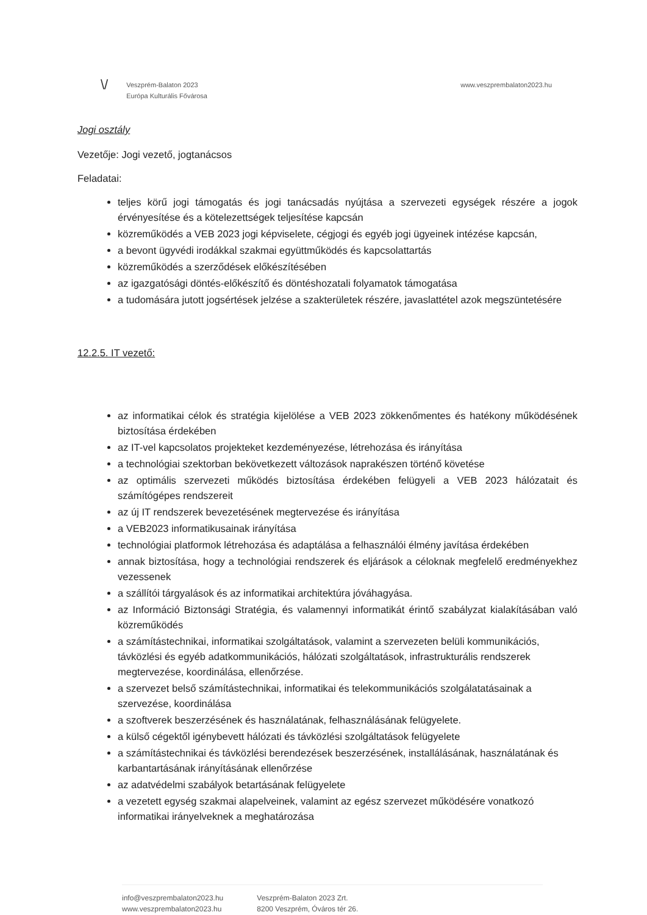\/
Veszprém-Balaton 2023
Európa Kulturális Fővárosa
www.veszprembalaton2023.hu
Jogi osztály
Vezetője: Jogi vezető, jogtanácsos
Feladatai:
teljes körű jogi támogatás és jogi tanácsadás nyújtása a szervezeti egységek részére a jogok érvényesítése és a kötelezettségek teljesítése kapcsán
közreműködés a VEB 2023 jogi képviselete, cégjogi és egyéb jogi ügyeinek intézése kapcsán,
a bevont ügyvédi irodákkal szakmai együttműködés és kapcsolattartás
közreműködés a szerződések előkészítésében
az igazgatósági döntés-előkészítő és döntéshozatali folyamatok támogatása
a tudomására jutott jogsértések jelzése a szakterületek részére, javaslattétel azok megszüntetésére
12.2.5. IT vezető:
az informatikai célok és stratégia kijelölése a VEB 2023 zökkenőmentes és hatékony működésének biztosítása érdekében
az IT-vel kapcsolatos projekteket kezdeményezése, létrehozása és irányítása
a technológiai szektorban bekövetkezett változások naprakészen történő követése
az optimális szervezeti működés biztosítása érdekében felügyeli a VEB 2023 hálózatait és számítógépes rendszereit
az új IT rendszerek bevezetésének megtervezése és irányítása
a VEB2023 informatikusainak irányítása
technológiai platformok létrehozása és adaptálása a felhasználói élmény javítása érdekében
annak biztosítása, hogy a technológiai rendszerek és eljárások a céloknak megfelelő eredményekhez vezessenek
a szállítói tárgyalások és az informatikai architektúra jóváhagyása.
az Információ Biztonsági Stratégia, és valamennyi informatikát érintő szabályzat kialakításában való közreműködés
a számítástechnikai, informatikai szolgáltatások, valamint a szervezeten belüli kommunikációs, távközlési és egyéb adatkommunikációs, hálózati szolgáltatások, infrastrukturális rendszerek megtervezése, koordinálása, ellenőrzése.
a szervezet belső számítástechnikai, informatikai és telekommunikációs szolgálatatásainak a szervezése, koordinálása
a szoftverek beszerzésének és használatának, felhasználásának felügyelete.
a külső cégektől igénybevett hálózati és távközlési szolgáltatások felügyelete
a számítástechnikai és távközlési berendezések beszerzésének, installálásának, használatának és karbantartásának irányításának ellenőrzése
az adatvédelmi szabályok betartásának felügyelete
a vezetett egység szakmai alapelveinek, valamint az egész szervezet működésére vonatkozó informatikai irányelveknek a meghatározása
info@veszprembalaton2023.hu
www.veszprembalaton2023.hu
Veszprém-Balaton 2023 Zrt.
8200 Veszprém, Óváros tér 26.